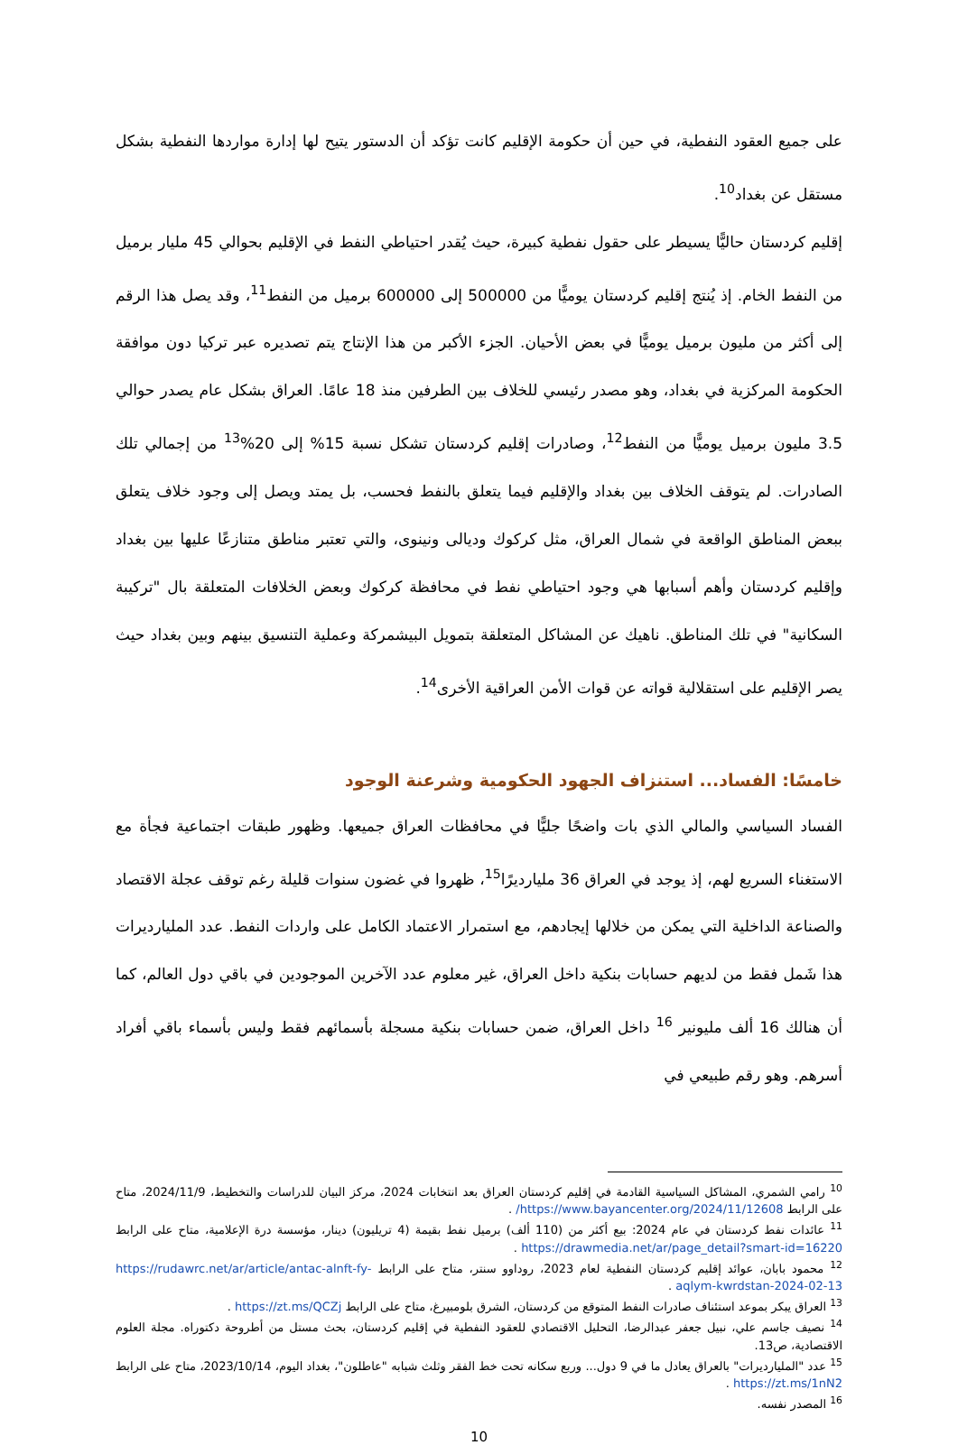على جميع العقود النفطية، في حين أن حكومة الإقليم كانت تؤكد أن الدستور يتيح لها إدارة مواردها النفطية بشكل مستقل عن بغداد<sup>10</sup>.
إقليم كردستان حاليًّا يسيطر على حقول نفطية كبيرة، حيث يُقدر احتياطي النفط في الإقليم بحوالي 45 مليار برميل من النفط الخام. إذ يُنتج إقليم كردستان يوميًّا من 500000 إلى 600000 برميل من النفط<sup>11</sup>، وقد يصل هذا الرقم إلى أكثر من مليون برميل يوميًّا في بعض الأحيان. الجزء الأكبر من هذا الإنتاج يتم تصديره عبر تركيا دون موافقة الحكومة المركزية في بغداد، وهو مصدر رئيسي للخلاف بين الطرفين منذ 18 عامًا. العراق بشكل عام يصدر حوالي 3.5 مليون برميل يوميًّا من النفط<sup>12</sup>، وصادرات إقليم كردستان تشكل نسبة 15% إلى 20%<sup>13</sup> من إجمالي تلك الصادرات. لم يتوقف الخلاف بين بغداد والإقليم فيما يتعلق بالنفط فحسب، بل يمتد ويصل إلى وجود خلاف يتعلق ببعض المناطق الواقعة في شمال العراق، مثل كركوك وديالى ونينوى، والتي تعتبر مناطق متنازعًا عليها بين بغداد وإقليم كردستان وأهم أسبابها هي وجود احتياطي نفط في محافظة كركوك وبعض الخلافات المتعلقة بال "تركيبة السكانية" في تلك المناطق. ناهيك عن المشاكل المتعلقة بتمويل البيشمركة وعملية التنسيق بينهم وبين بغداد حيث يصر الإقليم على استقلالية قواته عن قوات الأمن العراقية الأخرى<sup>14</sup>.
خامسًا: الفساد... استنزاف الجهود الحكومية وشرعنة الوجود
الفساد السياسي والمالي الذي بات واضحًا جليًّا في محافظات العراق جميعها. وظهور طبقات اجتماعية فجأة مع الاستغناء السريع لهم، إذ يوجد في العراق 36 مليارديرًا<sup>15</sup>، ظهروا في غضون سنوات قليلة رغم توقف عجلة الاقتصاد والصناعة الداخلية التي يمكن من خلالها إيجادهم، مع استمرار الاعتماد الكامل على واردات النفط. عدد المليارديرات هذا شَمل فقط من لديهم حسابات بنكية داخل العراق، غير معلوم عدد الآخرين الموجودين في باقي دول العالم، كما أن هنالك 16 ألف مليونير <sup>16</sup> داخل العراق، ضمن حسابات بنكية مسجلة بأسمائهم فقط وليس بأسماء باقي أفراد أسرهم. وهو رقم طبيعي في
<sup>10</sup> رامي الشمري، المشاكل السياسية القادمة في إقليم كردستان العراق بعد انتخابات 2024، مركز البيان للدراسات والتخطيط، 2024/11/9، متاح على الرابط https://www.bayancenter.org/2024/11/12608/ .
<sup>11</sup> عائدات نفط كردستان في عام 2024: بيع أكثر من (110 ألف) برميل نفط بقيمة (4 تريليون) دينار، مؤسسة درة الإعلامية، متاح على الرابط https://drawmedia.net/ar/page_detail?smart-id=16220 .
<sup>12</sup> محمود بابان، عوائد إقليم كردستان النفطية لعام 2023، روداوو سنتر، متاح على الرابط https://rudawrc.net/ar/article/antac-alnft-fy-aqlym-kwrdstan-2024-02-13 .
<sup>13</sup> العراق يبكر بموعد استئناف صادرات النفط المتوقع من كردستان، الشرق بلومبيرغ، متاح على الرابط https://zt.ms/QCZj .
<sup>14</sup> نصيف جاسم علي، نبيل جعفر عبدالرضا، التحليل الاقتصادي للعقود النفطية في إقليم كردستان، بحث مستل من أطروحة دكتوراه. مجلة العلوم الاقتصادية، ص13.
<sup>15</sup> عدد "المليارديرات" بالعراق يعادل ما في 9 دول... وربع سكانه تحت خط الفقر وثلث شبابه "عاطلون"، بغداد اليوم، 2023/10/14، متاح على الرابط https://zt.ms/1nN2 .
<sup>16</sup> المصدر نفسه.
10